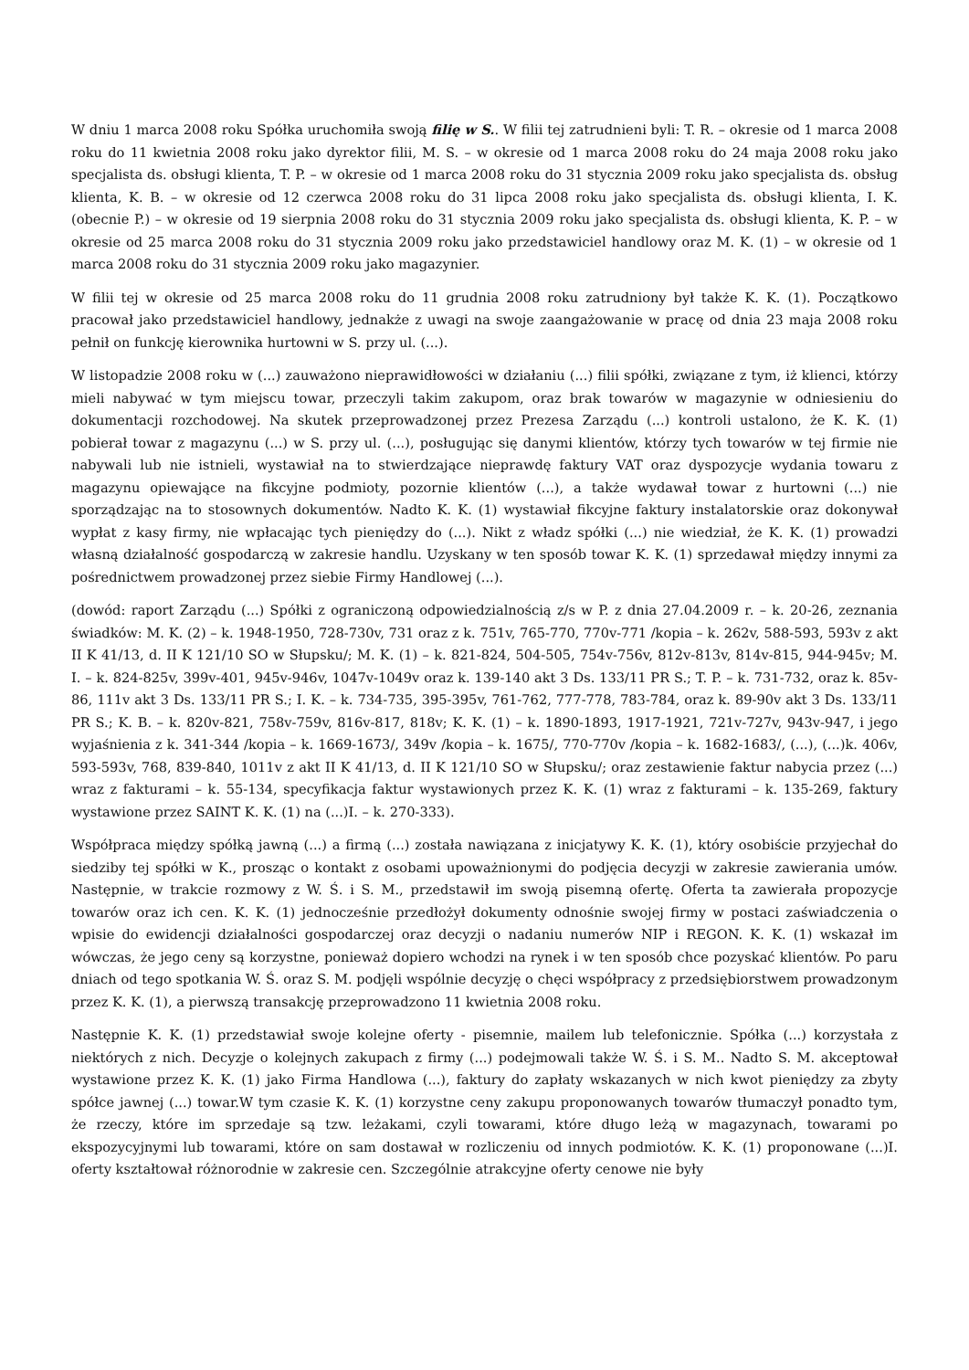W dniu 1 marca 2008 roku Spółka uruchomiła swoją filię w S.. W filii tej zatrudnieni byli: T. R. – okresie od 1 marca 2008 roku do 11 kwietnia 2008 roku jako dyrektor filii, M. S. – w okresie od 1 marca 2008 roku do 24 maja 2008 roku jako specjalista ds. obsługi klienta, T. P. – w okresie od 1 marca 2008 roku do 31 stycznia 2009 roku jako specjalista ds. obsług klienta, K. B. – w okresie od 12 czerwca 2008 roku do 31 lipca 2008 roku jako specjalista ds. obsługi klienta, I. K. (obecnie P.) – w okresie od 19 sierpnia 2008 roku do 31 stycznia 2009 roku jako specjalista ds. obsługi klienta, K. P. – w okresie od 25 marca 2008 roku do 31 stycznia 2009 roku jako przedstawiciel handlowy oraz M. K. (1) – w okresie od 1 marca 2008 roku do 31 stycznia 2009 roku jako magazynier.
W filii tej w okresie od 25 marca 2008 roku do 11 grudnia 2008 roku zatrudniony był także K. K. (1). Początkowo pracował jako przedstawiciel handlowy, jednakże z uwagi na swoje zaangażowanie w pracę od dnia 23 maja 2008 roku pełnił on funkcję kierownika hurtowni w S. przy ul. (...).
W listopadzie 2008 roku w (...) zauważono nieprawidłowości w działaniu (...) filii spółki, związane z tym, iż klienci, którzy mieli nabywać w tym miejscu towar, przeczyli takim zakupom, oraz brak towarów w magazynie w odniesieniu do dokumentacji rozchodowej. Na skutek przeprowadzonej przez Prezesa Zarządu (...) kontroli ustalono, że K. K. (1) pobierał towar z magazynu (...) w S. przy ul. (...), posługując się danymi klientów, którzy tych towarów w tej firmie nie nabywali lub nie istnieli, wystawiał na to stwierdzające nieprawdę faktury VAT oraz dyspozycje wydania towaru z magazynu opiewające na fikcyjne podmioty, pozornie klientów (...), a także wydawał towar z hurtowni (...) nie sporządzając na to stosownych dokumentów. Nadto K. K. (1) wystawiał fikcyjne faktury instalatorskie oraz dokonywał wypłat z kasy firmy, nie wpłacając tych pieniędzy do (...). Nikt z władz spółki (...) nie wiedział, że K. K. (1) prowadzi własną działalność gospodarczą w zakresie handlu. Uzyskany w ten sposób towar K. K. (1) sprzedawał między innymi za pośrednictwem prowadzonej przez siebie Firmy Handlowej (...).
(dowód: raport Zarządu (...) Spółki z ograniczoną odpowiedzialnością z/s w P. z dnia 27.04.2009 r. – k. 20-26, zeznania świadków: M. K. (2) – k. 1948-1950, 728-730v, 731 oraz z k. 751v, 765-770, 770v-771 /kopia – k. 262v, 588-593, 593v z akt II K 41/13, d. II K 121/10 SO w Słupsku/; M. K. (1) – k. 821-824, 504-505, 754v-756v, 812v-813v, 814v-815, 944-945v; M. I. – k. 824-825v, 399v-401, 945v-946v, 1047v-1049v oraz k. 139-140 akt 3 Ds. 133/11 PR S.; T. P. – k. 731-732, oraz k. 85v-86, 111v akt 3 Ds. 133/11 PR S.; I. K. – k. 734-735, 395-395v, 761-762, 777-778, 783-784, oraz k. 89-90v akt 3 Ds. 133/11 PR S.; K. B. – k. 820v-821, 758v-759v, 816v-817, 818v; K. K. (1) – k. 1890-1893, 1917-1921, 721v-727v, 943v-947, i jego wyjaśnienia z k. 341-344 /kopia – k. 1669-1673/, 349v /kopia – k. 1675/, 770-770v /kopia – k. 1682-1683/, (...), (...)k. 406v, 593-593v, 768, 839-840, 1011v z akt II K 41/13, d. II K 121/10 SO w Słupsku/; oraz zestawienie faktur nabycia przez (...) wraz z fakturami – k. 55-134, specyfikacja faktur wystawionych przez K. K. (1) wraz z fakturami – k. 135-269, faktury wystawione przez SAINT K. K. (1) na (...)I. – k. 270-333).
Współpraca między spółką jawną (...) a firmą (...) została nawiązana z inicjatywy K. K. (1), który osobiście przyjechał do siedziby tej spółki w K., prosząc o kontakt z osobami upoważnionymi do podjęcia decyzji w zakresie zawierania umów. Następnie, w trakcie rozmowy z W. Ś. i S. M., przedstawił im swoją pisemną ofertę. Oferta ta zawierała propozycje towarów oraz ich cen. K. K. (1) jednocześnie przedłożył dokumenty odnośnie swojej firmy w postaci zaświadczenia o wpisie do ewidencji działalności gospodarczej oraz decyzji o nadaniu numerów NIP i REGON. K. K. (1) wskazał im wówczas, że jego ceny są korzystne, ponieważ dopiero wchodzi na rynek i w ten sposób chce pozyskać klientów. Po paru dniach od tego spotkania W. Ś. oraz S. M. podjęli wspólnie decyzję o chęci współpracy z przedsiębiorstwem prowadzonym przez K. K. (1), a pierwszą transakcję przeprowadzono 11 kwietnia 2008 roku.
Następnie K. K. (1) przedstawiał swoje kolejne oferty - pisemnie, mailem lub telefonicznie. Spółka (...) korzystała z niektórych z nich. Decyzje o kolejnych zakupach z firmy (...) podejmowali także W. Ś. i S. M.. Nadto S. M. akceptował wystawione przez K. K. (1) jako Firma Handlowa (...), faktury do zapłaty wskazanych w nich kwot pieniędzy za zbyty spółce jawnej (...) towar.W tym czasie K. K. (1) korzystne ceny zakupu proponowanych towarów tłumaczył ponadto tym, że rzeczy, które im sprzedaje są tzw. leżakami, czyli towarami, które długo leżą w magazynach, towarami po ekspozycyjnymi lub towarami, które on sam dostawał w rozliczeniu od innych podmiotów. K. K. (1) proponowane (...)I. oferty kształtował różnorodnie w zakresie cen. Szczególnie atrakcyjne oferty cenowe nie były